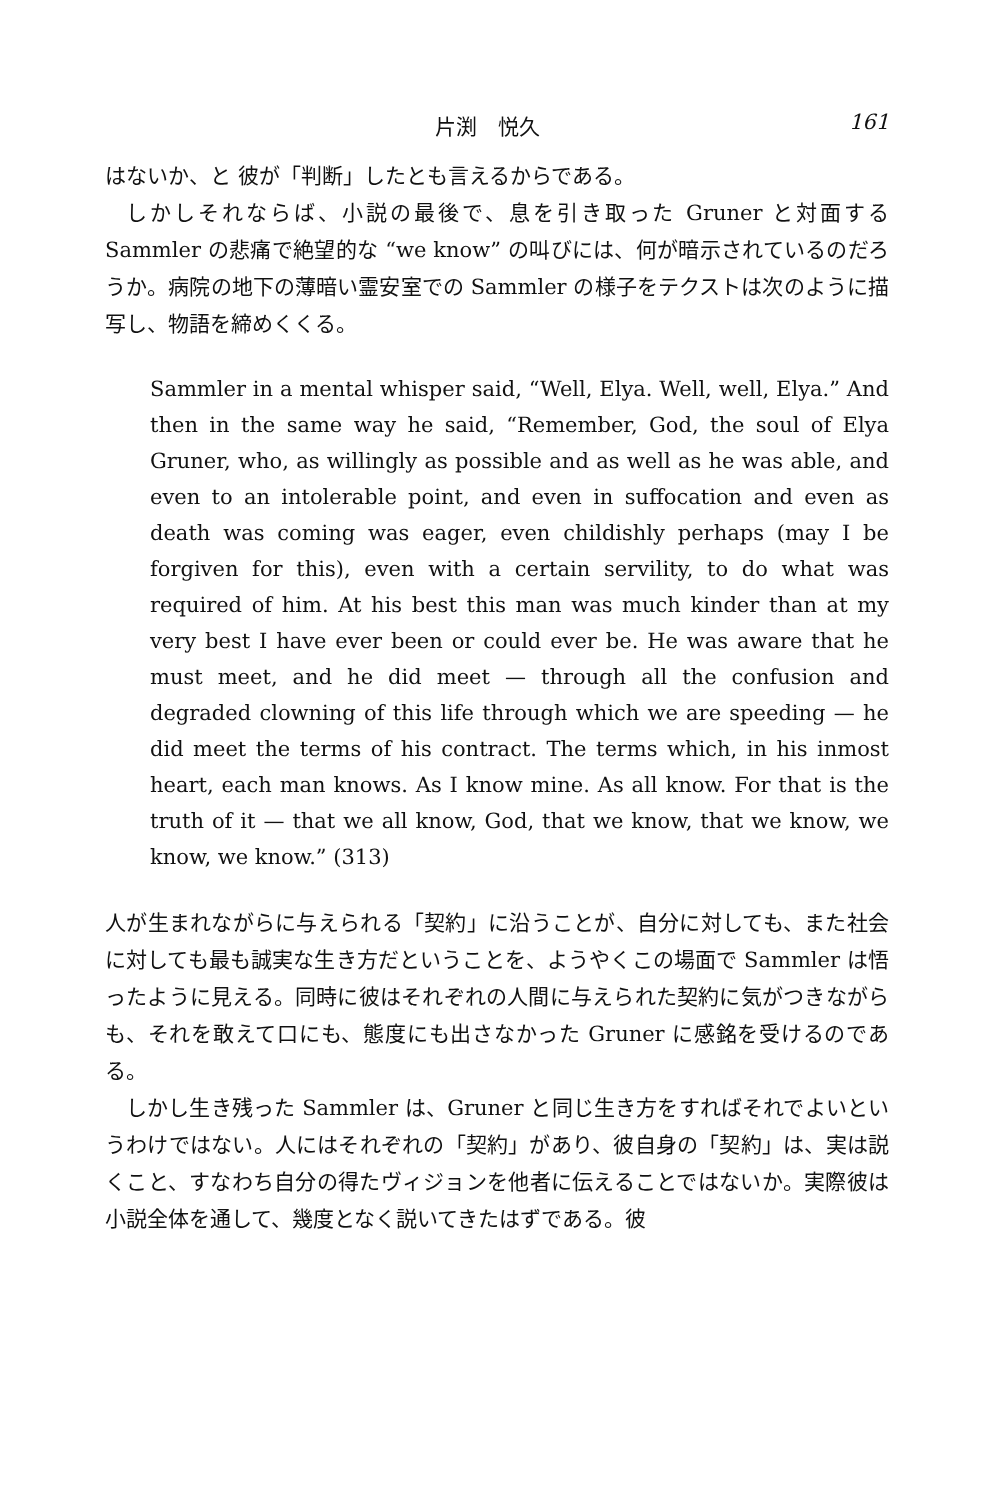片渕　悦久 161
はないか、と 彼が「判断」したとも言えるからである。
しかしそれならば、小説の最後で、息を引き取った Gruner と対面する Sammler の悲痛で絶望的な “we know” の叫びには、何が暗示されているのだろうか。病院の地下の薄暗い霊安室での Sammler の様子をテクストは次のように描写し、物語を締めくくる。
Sammler in a mental whisper said, “Well, Elya. Well, well, Elya.” And then in the same way he said, “Remember, God, the soul of Elya Gruner, who, as willingly as possible and as well as he was able, and even to an intolerable point, and even in suffocation and even as death was coming was eager, even childishly perhaps (may I be forgiven for this), even with a certain servility, to do what was required of him. At his best this man was much kinder than at my very best I have ever been or could ever be. He was aware that he must meet, and he did meet — through all the confusion and degraded clowning of this life through which we are speeding — he did meet the terms of his contract. The terms which, in his inmost heart, each man knows. As I know mine. As all know. For that is the truth of it — that we all know, God, that we know, that we know, we know, we know.” (313)
人が生まれながらに与えられる「契約」に沿うことが、自分に対しても、また社会に対しても最も誠実な生き方だということを、ようやくこの場面で Sammler は悟ったように見える。同時に彼はそれぞれの人間に与えられた契約に気がつきながらも、それを敢えて口にも、態度にも出さなかった Gruner に感銘を受けるのである。
しかし生き残った Sammler は、Gruner と同じ生き方をすればそれでよいというわけではない。人にはそれぞれの「契約」があり、彼自身の「契約」は、実は説くこと、すなわち自分の得たヴィジョンを他者に伝えることではないか。実際彼は小説全体を通して、幾度となく説いてきたはずである。彼